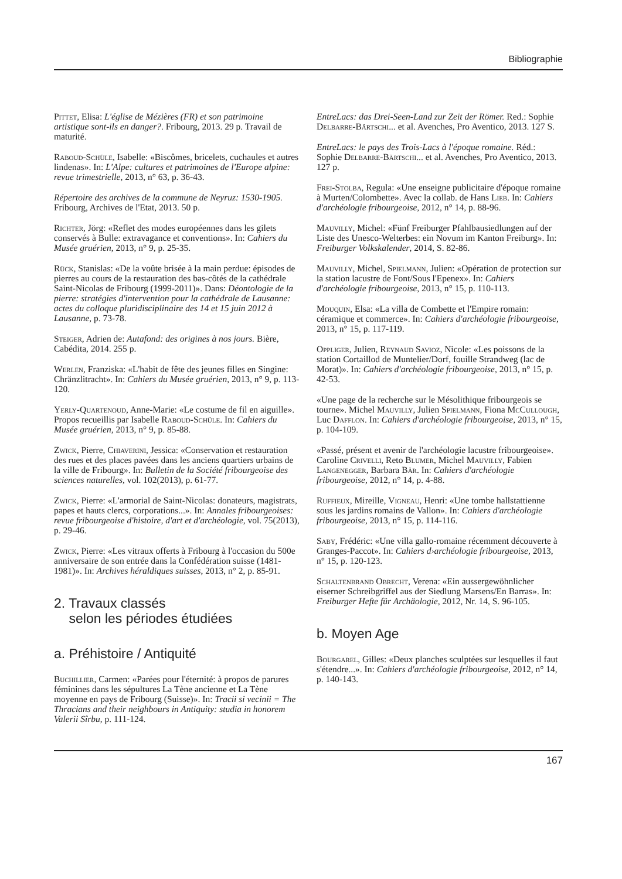Bibliographie
Pittet, Elisa: L'église de Mézières (FR) et son patrimoine artistique sont-ils en danger?. Fribourg, 2013. 29 p. Travail de maturité.
Raboud-Schüle, Isabelle: «Biscômes, bricelets, cuchaules et autres lindenas». In: L'Alpe: cultures et patrimoines de l'Europe alpine: revue trimestrielle, 2013, n° 63, p. 36-43.
Répertoire des archives de la commune de Neyruz: 1530-1905. Fribourg, Archives de l'Etat, 2013. 50 p.
Richter, Jörg: «Reflet des modes européennes dans les gilets conservés à Bulle: extravagance et conventions». In: Cahiers du Musée gruérien, 2013, n° 9, p. 25-35.
Rück, Stanislas: «De la voûte brisée à la main perdue: épisodes de pierres au cours de la restauration des bas-côtés de la cathédrale Saint-Nicolas de Fribourg (1999-2011)». Dans: Déontologie de la pierre: stratégies d'intervention pour la cathédrale de Lausanne: actes du colloque pluridisciplinaire des 14 et 15 juin 2012 à Lausanne, p. 73-78.
Steiger, Adrien de: Autafond: des origines à nos jours. Bière, Cabédita, 2014. 255 p.
Werlen, Franziska: «L'habit de fête des jeunes filles en Singine: Chränzlitracht». In: Cahiers du Musée gruérien, 2013, n° 9, p. 113-120.
Yerly-Quartenoud, Anne-Marie: «Le costume de fil en aiguille». Propos recueillis par Isabelle Raboud-Schüle. In: Cahiers du Musée gruérien, 2013, n° 9, p. 85-88.
Zwick, Pierre, Chiaverini, Jessica: «Conservation et restauration des rues et des places pavées dans les anciens quartiers urbains de la ville de Fribourg». In: Bulletin de la Société fribourgeoise des sciences naturelles, vol. 102(2013), p. 61-77.
Zwick, Pierre: «L'armorial de Saint-Nicolas: donateurs, magistrats, papes et hauts clercs, corporations...». In: Annales fribourgeoises: revue fribourgeoise d'histoire, d'art et d'archéologie, vol. 75(2013), p. 29-46.
Zwick, Pierre: «Les vitraux offerts à Fribourg à l'occasion du 500e anniversaire de son entrée dans la Confédération suisse (1481-1981)». In: Archives héraldiques suisses, 2013, n° 2, p. 85-91.
2. Travaux classés
selon les périodes étudiées
a. Préhistoire / Antiquité
Buchillier, Carmen: «Parées pour l'éternité: à propos de parures féminines dans les sépultures La Tène ancienne et La Tène moyenne en pays de Fribourg (Suisse)». In: Tracii si vecinii = The Thracians and their neighbours in Antiquity: studia in honorem Valerii Sîrbu, p. 111-124.
EntreLacs: das Drei-Seen-Land zur Zeit der Römer. Red.: Sophie Delbarre-Bärtschi... et al. Avenches, Pro Aventico, 2013. 127 S.
EntreLacs: le pays des Trois-Lacs à l'époque romaine. Réd.: Sophie Delbarre-Bärtschi... et al. Avenches, Pro Aventico, 2013. 127 p.
Frei-Stolba, Regula: «Une enseigne publicitaire d'époque romaine à Murten/Colombette». Avec la collab. de Hans Lieb. In: Cahiers d'archéologie fribourgeoise, 2012, n° 14, p. 88-96.
Mauvilly, Michel: «Fünf Freiburger Pfahlbausiedlungen auf der Liste des Unesco-Welterbes: ein Novum im Kanton Freiburg». In: Freiburger Volkskalender, 2014, S. 82-86.
Mauvilly, Michel, Spielmann, Julien: «Opération de protection sur la station lacustre de Font/Sous l'Epenex». In: Cahiers d'archéologie fribourgeoise, 2013, n° 15, p. 110-113.
Mouquin, Elsa: «La villa de Combette et l'Empire romain: céramique et commerce». In: Cahiers d'archéologie fribourgeoise, 2013, n° 15, p. 117-119.
Oppliger, Julien, Reynaud Savioz, Nicole: «Les poissons de la station Cortaillod de Muntelier/Dorf, fouille Strandweg (lac de Morat)». In: Cahiers d'archéologie fribourgeoise, 2013, n° 15, p. 42-53.
«Une page de la recherche sur le Mésolithique fribourgeois se tourne». Michel Mauvilly, Julien Spielmann, Fiona McCullough, Luc Dafflon. In: Cahiers d'archéologie fribourgeoise, 2013, n° 15, p. 104-109.
«Passé, présent et avenir de l'archéologie lacustre fribourgeoise». Caroline Crivelli, Reto Blumer, Michel Mauvilly, Fabien Langenegger, Barbara Bär. In: Cahiers d'archéologie fribourgeoise, 2012, n° 14, p. 4-88.
Ruffieux, Mireille, Vigneau, Henri: «Une tombe hallstattienne sous les jardins romains de Vallon». In: Cahiers d'archéologie fribourgeoise, 2013, n° 15, p. 114-116.
Saby, Frédéric: «Une villa gallo-romaine récemment découverte à Granges-Paccot». In: Cahiers d›archéologie fribourgeoise, 2013, n° 15, p. 120-123.
Schaltenbrand Obrecht, Verena: «Ein aussergewöhnlicher eiserner Schreibgriffel aus der Siedlung Marsens/En Barras». In: Freiburger Hefte für Archäologie, 2012, Nr. 14, S. 96-105.
b. Moyen Age
Bourgarel, Gilles: «Deux planches sculptées sur lesquelles il faut s'étendre...». In: Cahiers d'archéologie fribourgeoise, 2012, n° 14, p. 140-143.
167